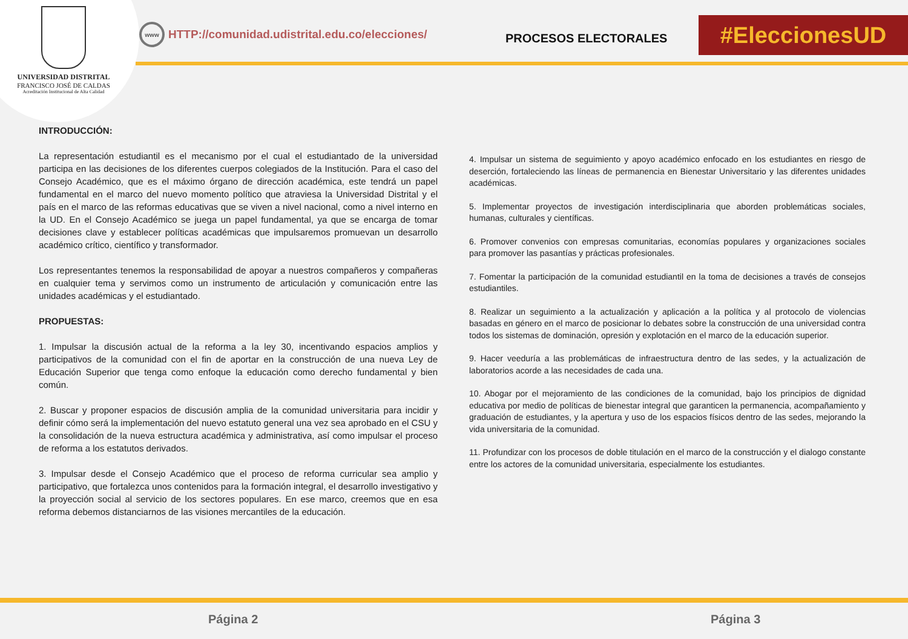UNIVERSIDAD DISTRITAL
FRANCISCO JOSÉ DE CALDAS
Acreditación Institucional de Alta Calidad
www
HTTP://comunidad.udistrital.edu.co/elecciones/
PROCESOS ELECTORALES #EleccionesUD
INTRODUCCIÓN:
La representación estudiantil es el mecanismo por el cual el estudiantado de la universidad participa en las decisiones de los diferentes cuerpos colegiados de la Institución. Para el caso del Consejo Académico, que es el máximo órgano de dirección académica, este tendrá un papel fundamental en el marco del nuevo momento político que atraviesa la Universidad Distrital y el país en el marco de las reformas educativas que se viven a nivel nacional, como a nivel interno en la UD. En el Consejo Académico se juega un papel fundamental, ya que se encarga de tomar decisiones clave y establecer políticas académicas que impulsaremos promuevan un desarrollo académico crítico, científico y transformador.
Los representantes tenemos la responsabilidad de apoyar a nuestros compañeros y compañeras en cualquier tema y servimos como un instrumento de articulación y comunicación entre las unidades académicas y el estudiantado.
PROPUESTAS:
1. Impulsar la discusión actual de la reforma a la ley 30, incentivando espacios amplios y participativos de la comunidad con el fin de aportar en la construcción de una nueva Ley de Educación Superior que tenga como enfoque la educación como derecho fundamental y bien común.
2. Buscar y proponer espacios de discusión amplia de la comunidad universitaria para incidir y definir cómo será la implementación del nuevo estatuto general una vez sea aprobado en el CSU y la consolidación de la nueva estructura académica y administrativa, así como impulsar el proceso de reforma a los estatutos derivados.
3. Impulsar desde el Consejo Académico que el proceso de reforma curricular sea amplio y participativo, que fortalezca unos contenidos para la formación integral, el desarrollo investigativo y la proyección social al servicio de los sectores populares. En ese marco, creemos que en esa reforma debemos distanciarnos de las visiones mercantiles de la educación.
4. Impulsar un sistema de seguimiento y apoyo académico enfocado en los estudiantes en riesgo de deserción, fortaleciendo las líneas de permanencia en Bienestar Universitario y las diferentes unidades académicas.
5. Implementar proyectos de investigación interdisciplinaria que aborden problemáticas sociales, humanas, culturales y científicas.
6. Promover convenios con empresas comunitarias, economías populares y organizaciones sociales para promover las pasantías y prácticas profesionales.
7. Fomentar la participación de la comunidad estudiantil en la toma de decisiones a través de consejos estudiantiles.
8. Realizar un seguimiento a la actualización y aplicación a la política y al protocolo de violencias basadas en género en el marco de posicionar lo debates sobre la construcción de una universidad contra todos los sistemas de dominación, opresión y explotación en el marco de la educación superior.
9. Hacer veeduría a las problemáticas de infraestructura dentro de las sedes, y la actualización de laboratorios acorde a las necesidades de cada una.
10. Abogar por el mejoramiento de las condiciones de la comunidad, bajo los principios de dignidad educativa por medio de políticas de bienestar integral que garanticen la permanencia, acompañamiento y graduación de estudiantes, y la apertura y uso de los espacios físicos dentro de las sedes, mejorando la vida universitaria de la comunidad.
11. Profundizar con los procesos de doble titulación en el marco de la construcción y el dialogo constante entre los actores de la comunidad universitaria, especialmente los estudiantes.
Página 2 Página 3